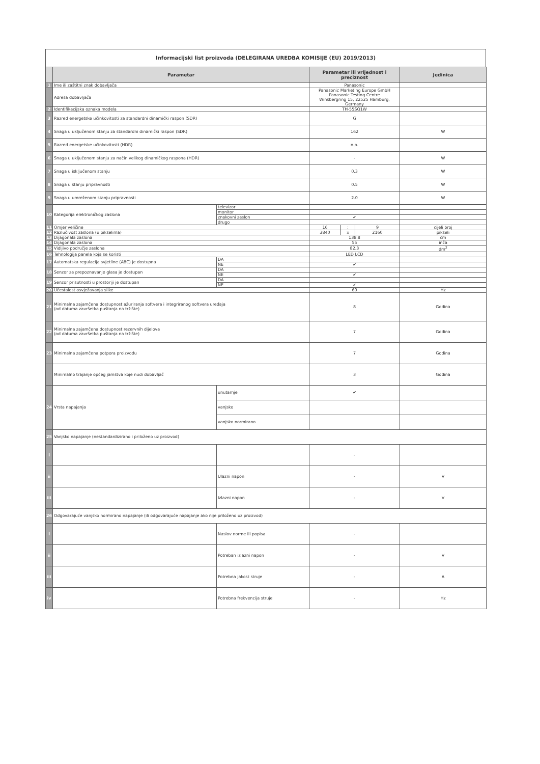Informacijski list proizvoda (DELEGIRANA UREDBA KOMISIJE (EU) 2019/2013)
| | Parametar | | Parametar ili vrijednost i preciznost | | | Jedinica |
| --- | --- | --- | --- | --- | --- | --- |
| 1 | Ime ili zaštitni znak dobavljača | | Panasonic | | | |
| | Adresa dobavljača | | Panasonic Marketing Europe GmbH Panasonic Testing Centre Winsbergring 15, 22525 Hamburg, Germany | | | |
| 2 | Identifikacijska oznaka modela | | TH-55SQ1W | | | |
| 3 | Razred energetske učinkovitosti za standardni dinamički raspon (SDR) | | G | | | |
| 4 | Snaga u uključenom stanju za standardni dinamički raspon (SDR) | | 162 | | | W |
| 5 | Razred energetske učinkovitosti (HDR) | | n.p. | | | |
| 6 | Snaga u uključenom stanju za način velikog dinamičkog raspona (HDR) | | - | | | W |
| 7 | Snaga u isključenom stanju | | 0.3 | | | W |
| 8 | Snaga u stanju pripravnosti | | 0.5 | | | W |
| 9 | Snaga u umreženom stanju pripravnosti | | 2.0 | | | W |
| 10 | Kategorija elektroničkog zaslona | televizor | | | | |
| | | monitor | | | | |
| | | znakovni zaslon | ✔ | | | |
| | | drugo | | | | |
| 11 | Omjer veličine | | 16 | : | 9 | cijeli broj |
| 12 | Razlučivost zaslona (u pikselima) | | 3840 | x | 2160 | pikseli |
| 13 | Dijagonala zaslona | | 138.8 | | | cm |
| 14 | Dijagonala zaslona | | 55 | | | inča |
| 15 | Vidljivo područje zaslona | | 82.3 | | | dm<sup>2</sup> |
| 16 | Tehnologija panela koja se koristi | | LED LCD | | | |
| 17 | Automatska regulacija svjetline (ABC) je dostupna | DA | | | | |
| | | NE | ✔ | | | |
| 18 | Senzor za prepoznavanje glasa je dostupan | DA | | | | |
| | | NE | ✔ | | | |
| 19 | Senzor prisutnosti u prostoriji je dostupan | DA | | | | |
| | | NE | ✔ | | | |
| 20 | Učestalost osvježavanja slike | | 60 | | | Hz |
| 21 | Minimalna zajamčena dostupnost ažuriranja softvera i integriranog softvera uređaja (od datuma završetka puštanja na tržište) | | 8 | | | Godina |
| 22 | Minimalna zajamčena dostupnost rezervnih dijelova (od datuma završetka puštanja na tržište) | | 7 | | | Godina |
| 23 | Minimalna zajamčena potpora proizvodu | | 7 | | | Godina |
| | Minimalno trajanje općeg jamstva koje nudi dobavljač | | 3 | | | Godina |
| 24 | Vrsta napajanja | unutarnje | ✔ | | | |
| | | vanjsko | | | | |
| | | vanjsko normirano | | | | |
| 25 | Vanjsko napajanje (nestandardizirano i priloženo uz proizvod) | | | | | |
| i | | | - | | | |
| ii | | Ulazni napon | - | | | V |
| iii | | Izlazni napon | - | | | V |
| 26 | Odgovarajuće vanjsko normirano napajanje (ili odgovarajuće napajanje ako nije priloženo uz proizvod) | | | | | |
| i | | Naslov norme ili popisa | - | | | |
| ii | | Potreban izlazni napon | - | | | V |
| iii | | Potrebna jakost struje | - | | | A |
| iv | | Potrebna frekvencija struje | - | | | Hz |